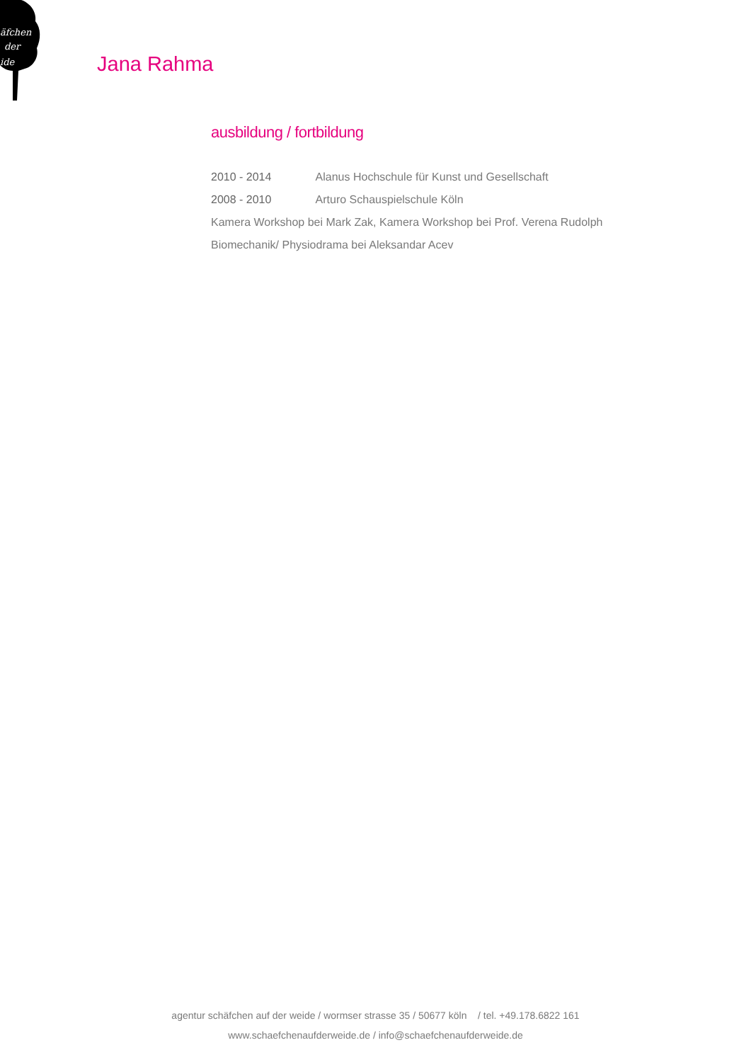äfchen
der
ide
Jana Rahma
ausbildung / fortbildung
2010 - 2014 Alanus Hochschule für Kunst und Gesellschaft
2008 - 2010 Arturo Schauspielschule Köln
Kamera Workshop bei Mark Zak, Kamera Workshop bei Prof. Verena Rudolph
Biomechanik/ Physiodrama bei Aleksandar Acev
agentur schäfchen auf der weide / wormser strasse 35 / 50677 köln / tel. +49.178.6822 161
www.schaefchenaufderweide.de / info@schaefchenaufderweide.de